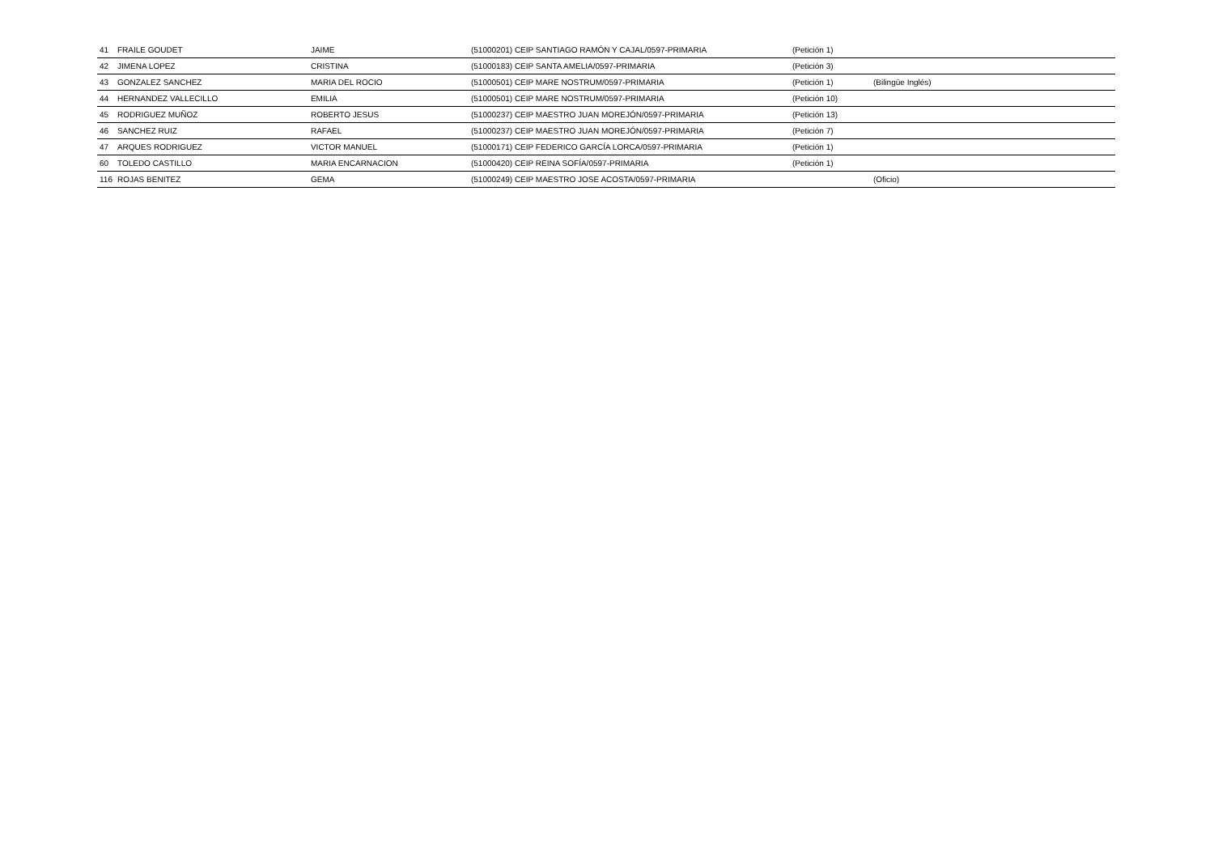| 41 | FRAILE GOUDET | JAIME | (51000201) CEIP SANTIAGO RAMÓN Y CAJAL/0597-PRIMARIA | (Petición 1) | |
| 42 | JIMENA LOPEZ | CRISTINA | (51000183) CEIP SANTA AMELIA/0597-PRIMARIA | (Petición 3) | |
| 43 | GONZALEZ SANCHEZ | MARIA DEL ROCIO | (51000501) CEIP MARE NOSTRUM/0597-PRIMARIA | (Petición 1) | (Bilingüe Inglés) |
| 44 | HERNANDEZ VALLECILLO | EMILIA | (51000501) CEIP MARE NOSTRUM/0597-PRIMARIA | (Petición 10) | |
| 45 | RODRIGUEZ MUÑOZ | ROBERTO JESUS | (51000237) CEIP MAESTRO JUAN MOREJÓN/0597-PRIMARIA | (Petición 13) | |
| 46 | SANCHEZ RUIZ | RAFAEL | (51000237) CEIP MAESTRO JUAN MOREJÓN/0597-PRIMARIA | (Petición 7) | |
| 47 | ARQUES RODRIGUEZ | VICTOR MANUEL | (51000171) CEIP FEDERICO GARCÍA LORCA/0597-PRIMARIA | (Petición 1) | |
| 60 | TOLEDO CASTILLO | MARIA ENCARNACION | (51000420) CEIP REINA SOFÍA/0597-PRIMARIA | (Petición 1) | |
| 116 | ROJAS BENITEZ | GEMA | (51000249) CEIP MAESTRO JOSE ACOSTA/0597-PRIMARIA | | (Oficio) |